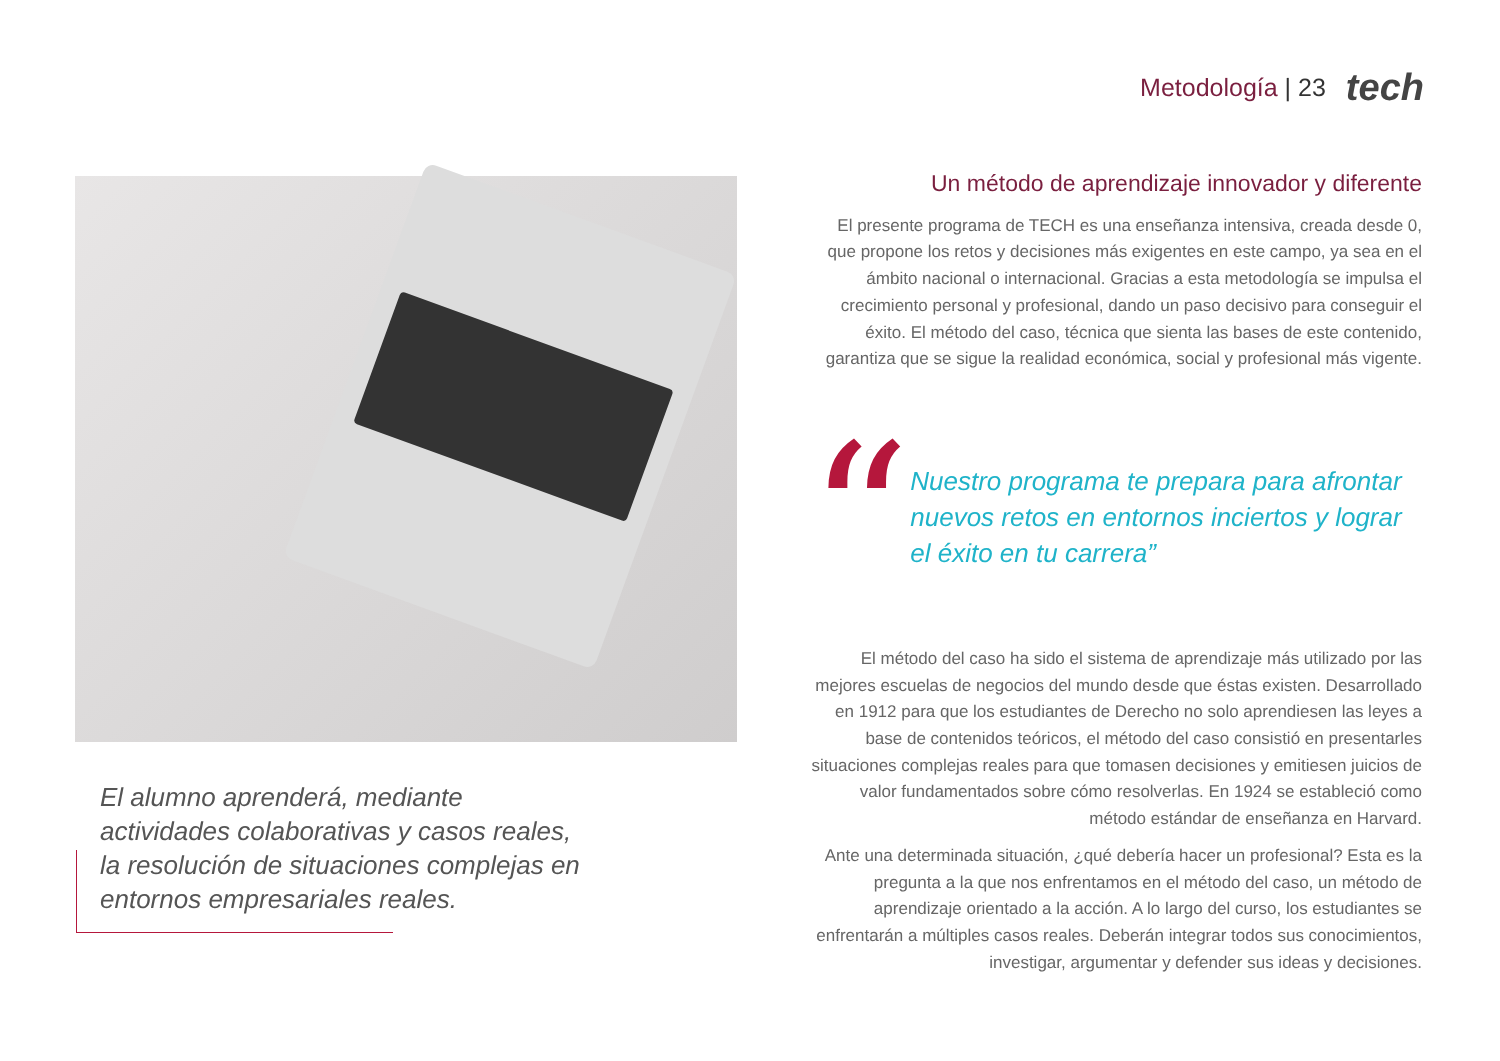Metodología | 23
tech
El alumno aprenderá, mediante actividades colaborativas y casos reales, la resolución de situaciones complejas en entornos empresariales reales.
Un método de aprendizaje innovador y diferente
El presente programa de TECH es una enseñanza intensiva, creada desde 0, que propone los retos y decisiones más exigentes en este campo, ya sea en el ámbito nacional o internacional. Gracias a esta metodología se impulsa el crecimiento personal y profesional, dando un paso decisivo para conseguir el éxito. El método del caso, técnica que sienta las bases de este contenido, garantiza que se sigue la realidad económica, social y profesional más vigente.
“
Nuestro programa te prepara para afrontar nuevos retos en entornos inciertos y lograr el éxito en tu carrera”
El método del caso ha sido el sistema de aprendizaje más utilizado por las mejores escuelas de negocios del mundo desde que éstas existen. Desarrollado en 1912 para que los estudiantes de Derecho no solo aprendiesen las leyes a base de contenidos teóricos, el método del caso consistió en presentarles situaciones complejas reales para que tomasen decisiones y emitiesen juicios de valor fundamentados sobre cómo resolverlas. En 1924 se estableció como método estándar de enseñanza en Harvard.
Ante una determinada situación, ¿qué debería hacer un profesional? Esta es la pregunta a la que nos enfrentamos en el método del caso, un método de aprendizaje orientado a la acción. A lo largo del curso, los estudiantes se enfrentarán a múltiples casos reales. Deberán integrar todos sus conocimientos, investigar, argumentar y defender sus ideas y decisiones.